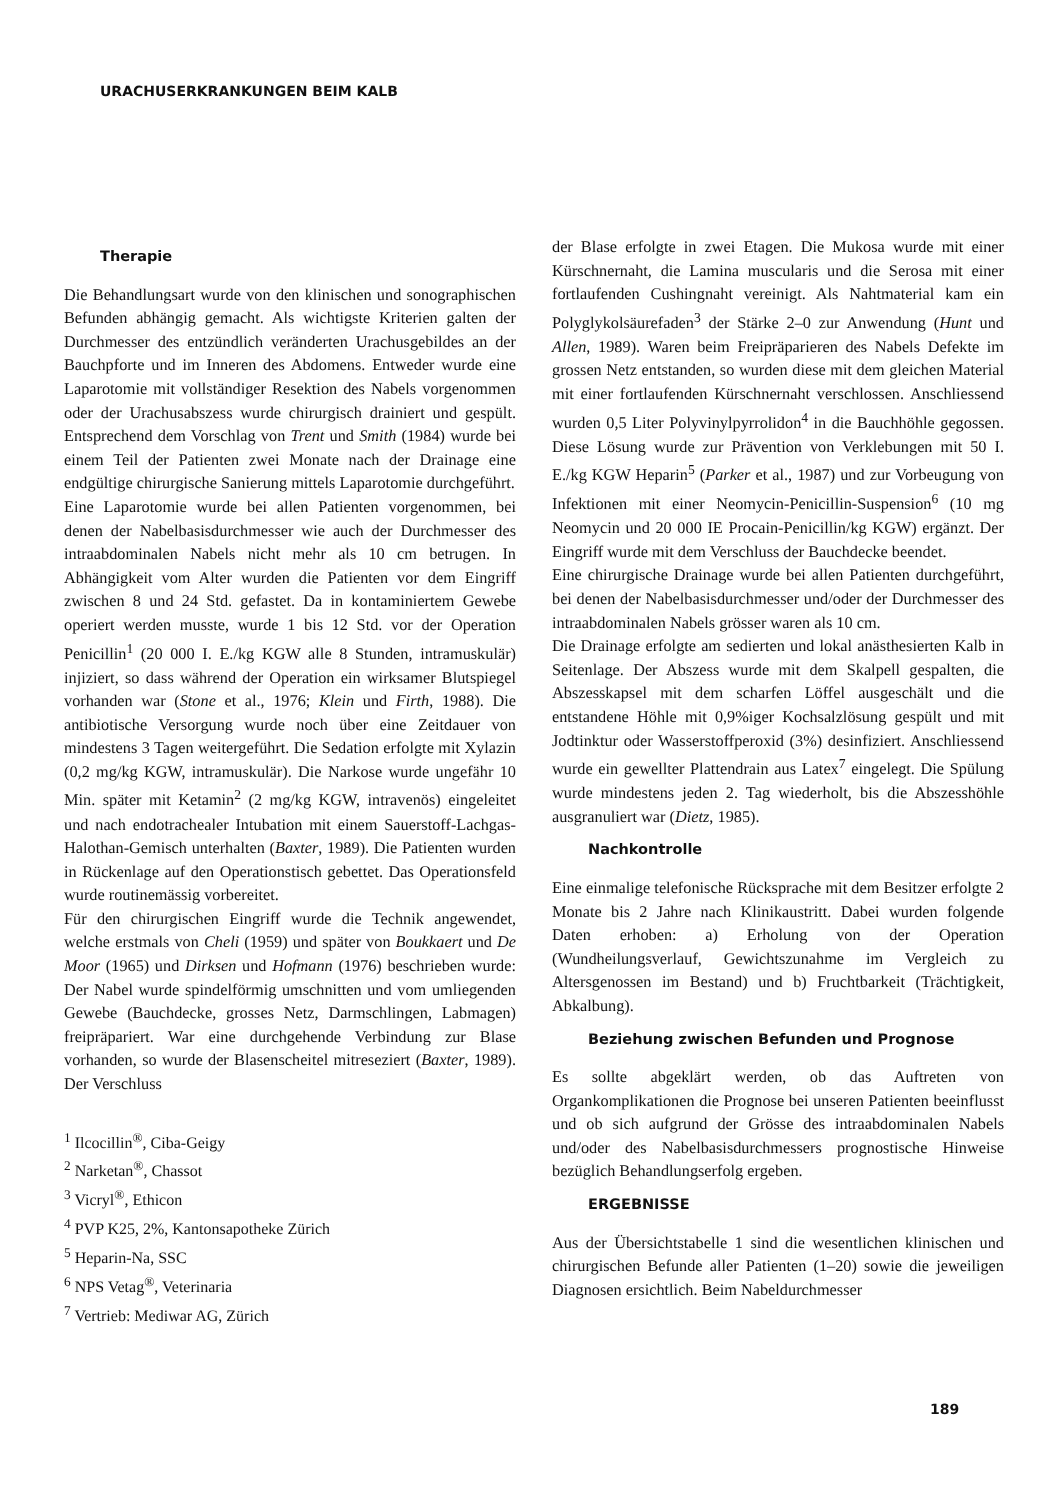URACHUSERKRANKUNGEN BEIM KALB
Therapie
Die Behandlungsart wurde von den klinischen und sonographischen Befunden abhängig gemacht. Als wichtigste Kriterien galten der Durchmesser des entzündlich veränderten Urachusgebildes an der Bauchpforte und im Inneren des Abdomens. Entweder wurde eine Laparotomie mit vollständiger Resektion des Nabels vorgenommen oder der Urachusabszess wurde chirurgisch drainiert und gespült. Entsprechend dem Vorschlag von Trent und Smith (1984) wurde bei einem Teil der Patienten zwei Monate nach der Drainage eine endgültige chirurgische Sanierung mittels Laparotomie durchgeführt.
Eine Laparotomie wurde bei allen Patienten vorgenommen, bei denen der Nabelbasisdurchmesser wie auch der Durchmesser des intraabdominalen Nabels nicht mehr als 10 cm betrugen. In Abhängigkeit vom Alter wurden die Patienten vor dem Eingriff zwischen 8 und 24 Std. gefastet. Da in kontaminiertem Gewebe operiert werden musste, wurde 1 bis 12 Std. vor der Operation Penicillin<sup>1</sup> (20 000 I. E./kg KGW alle 8 Stunden, intramuskulär) injiziert, so dass während der Operation ein wirksamer Blutspiegel vorhanden war (Stone et al., 1976; Klein und Firth, 1988). Die antibiotische Versorgung wurde noch über eine Zeitdauer von mindestens 3 Tagen weitergeführt. Die Sedation erfolgte mit Xylazin (0,2 mg/kg KGW, intramuskulär). Die Narkose wurde ungefähr 10 Min. später mit Ketamin<sup>2</sup> (2 mg/kg KGW, intravenös) eingeleitet und nach endotrachealer Intubation mit einem Sauerstoff-Lachgas-Halothan-Gemisch unterhalten (Baxter, 1989). Die Patienten wurden in Rückenlage auf den Operationstisch gebettet. Das Operationsfeld wurde routinemässig vorbereitet.
Für den chirurgischen Eingriff wurde die Technik angewendet, welche erstmals von Cheli (1959) und später von Boukkaert und De Moor (1965) und Dirksen und Hofmann (1976) beschrieben wurde: Der Nabel wurde spindelförmig umschnitten und vom umliegenden Gewebe (Bauchdecke, grosses Netz, Darmschlingen, Labmagen) freipräpariert. War eine durchgehende Verbindung zur Blase vorhanden, so wurde der Blasenscheitel mitreseziert (Baxter, 1989). Der Verschluss
<sup>1</sup> Ilcocillin<sup>®</sup>, Ciba-Geigy
<sup>2</sup> Narketan<sup>®</sup>, Chassot
<sup>3</sup> Vicryl<sup>®</sup>, Ethicon
<sup>4</sup> PVP K25, 2%, Kantonsapotheke Zürich
<sup>5</sup> Heparin-Na, SSC
<sup>6</sup> NPS Vetag<sup>®</sup>, Veterinaria
<sup>7</sup> Vertrieb: Mediwar AG, Zürich
der Blase erfolgte in zwei Etagen. Die Mukosa wurde mit einer Kürschnernaht, die Lamina muscularis und die Serosa mit einer fortlaufenden Cushingnaht vereinigt. Als Nahtmaterial kam ein Polyglykolsäurefaden<sup>3</sup> der Stärke 2–0 zur Anwendung (Hunt und Allen, 1989). Waren beim Freipräparieren des Nabels Defekte im grossen Netz entstanden, so wurden diese mit dem gleichen Material mit einer fortlaufenden Kürschnernaht verschlossen. Anschliessend wurden 0,5 Liter Polyvinylpyrrolidon<sup>4</sup> in die Bauchhöhle gegossen. Diese Lösung wurde zur Prävention von Verklebungen mit 50 I. E./kg KGW Heparin<sup>5</sup> (Parker et al., 1987) und zur Vorbeugung von Infektionen mit einer Neomycin-Penicillin-Suspension<sup>6</sup> (10 mg Neomycin und 20 000 IE Procain-Penicillin/kg KGW) ergänzt. Der Eingriff wurde mit dem Verschluss der Bauchdecke beendet.
Eine chirurgische Drainage wurde bei allen Patienten durchgeführt, bei denen der Nabelbasisdurchmesser und/oder der Durchmesser des intraabdominalen Nabels grösser waren als 10 cm.
Die Drainage erfolgte am sedierten und lokal anästhesierten Kalb in Seitenlage. Der Abszess wurde mit dem Skalpell gespalten, die Abszesskapsel mit dem scharfen Löffel ausgeschält und die entstandene Höhle mit 0,9%iger Kochsalzlösung gespült und mit Jodtinktur oder Wasserstoffperoxid (3%) desinfiziert. Anschliessend wurde ein gewellter Plattendrain aus Latex<sup>7</sup> eingelegt. Die Spülung wurde mindestens jeden 2. Tag wiederholt, bis die Abszesshöhle ausgranuliert war (Dietz, 1985).
Nachkontrolle
Eine einmalige telefonische Rücksprache mit dem Besitzer erfolgte 2 Monate bis 2 Jahre nach Klinikaustritt. Dabei wurden folgende Daten erhoben: a) Erholung von der Operation (Wundheilungsverlauf, Gewichtszunahme im Vergleich zu Altersgenossen im Bestand) und b) Fruchtbarkeit (Trächtigkeit, Abkalbung).
Beziehung zwischen Befunden und Prognose
Es sollte abgeklärt werden, ob das Auftreten von Organkomplikationen die Prognose bei unseren Patienten beeinflusst und ob sich aufgrund der Grösse des intraabdominalen Nabels und/oder des Nabelbasisdurchmessers prognostische Hinweise bezüglich Behandlungserfolg ergeben.
ERGEBNISSE
Aus der Übersichtstabelle 1 sind die wesentlichen klinischen und chirurgischen Befunde aller Patienten (1–20) sowie die jeweiligen Diagnosen ersichtlich. Beim Nabeldurchmesser
189